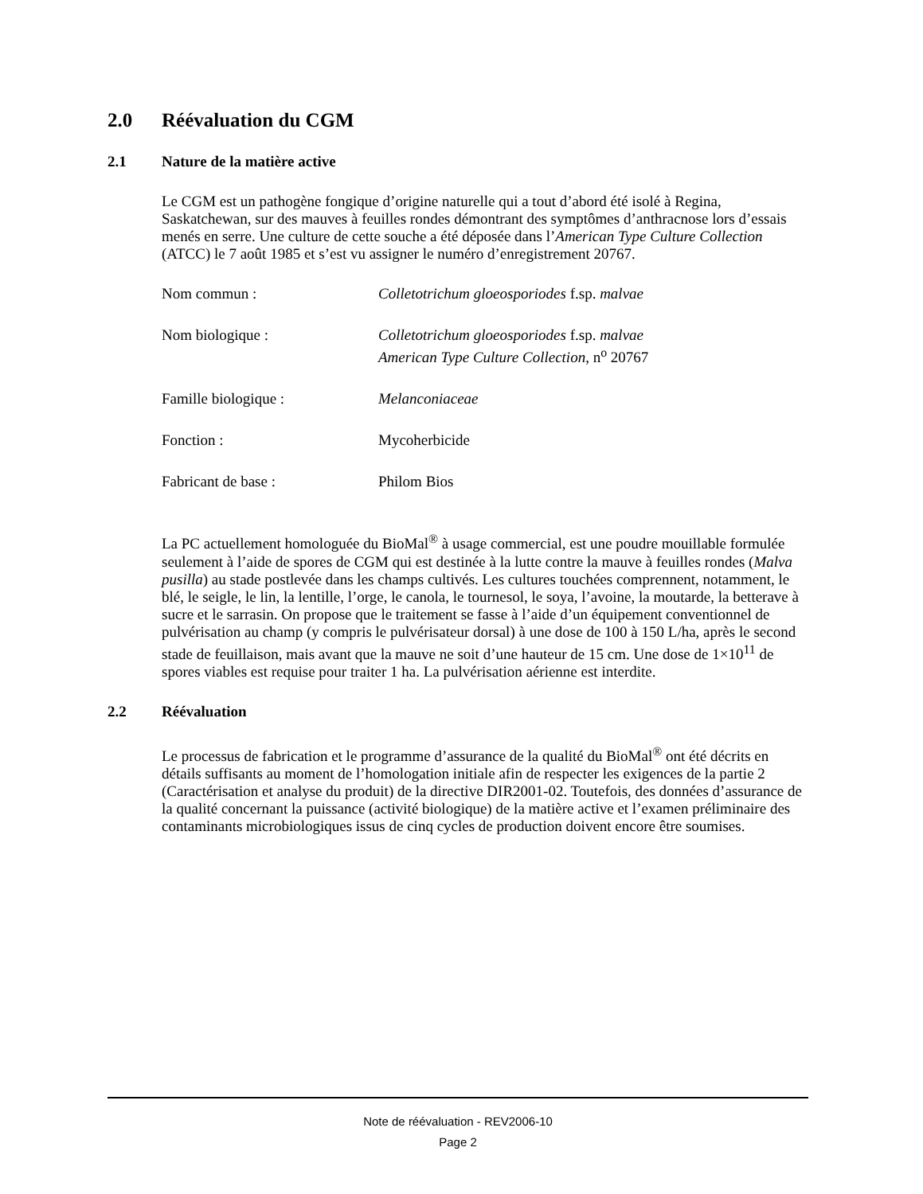2.0 Réévaluation du CGM
2.1 Nature de la matière active
Le CGM est un pathogène fongique d’origine naturelle qui a tout d’abord été isolé à Regina, Saskatchewan, sur des mauves à feuilles rondes démontrant des symptômes d’anthracnose lors d’essais menés en serre. Une culture de cette souche a été déposée dans l’American Type Culture Collection (ATCC) le 7 août 1985 et s’est vu assigner le numéro d’enregistrement 20767.
| Nom commun : | Colletotrichum gloeosporiodes f.sp. malvae |
| Nom biologique : | Colletotrichum gloeosporiodes f.sp. malvae American Type Culture Collection , n<sup>o</sup> 20767 |
| Famille biologique : | Melanconiaceae |
| Fonction : | Mycoherbicide |
| Fabricant de base : | Philom Bios |
La PC actuellement homologuée du BioMal<sup>®</sup> à usage commercial, est une poudre mouillable formulée seulement à l’aide de spores de CGM qui est destinée à la lutte contre la mauve à feuilles rondes (Malva pusilla) au stade postlevée dans les champs cultivés. Les cultures touchées comprennent, notamment, le blé, le seigle, le lin, la lentille, l’orge, le canola, le tournesol, le soya, l’avoine, la moutarde, la betterave à sucre et le sarrasin. On propose que le traitement se fasse à l’aide d’un équipement conventionnel de pulvérisation au champ (y compris le pulvérisateur dorsal) à une dose de 100 à 150 L/ha, après le second stade de feuillaison, mais avant que la mauve ne soit d’une hauteur de 15 cm. Une dose de 1×10<sup>11</sup> de spores viables est requise pour traiter 1 ha. La pulvérisation aérienne est interdite.
2.2 Réévaluation
Le processus de fabrication et le programme d’assurance de la qualité du BioMal<sup>®</sup> ont été décrits en détails suffisants au moment de l’homologation initiale afin de respecter les exigences de la partie 2 (Caractérisation et analyse du produit) de la directive DIR2001-02. Toutefois, des données d’assurance de la qualité concernant la puissance (activité biologique) de la matière active et l’examen préliminaire des contaminants microbiologiques issus de cinq cycles de production doivent encore être soumises.
Note de réévaluation - REV2006-10
Page 2